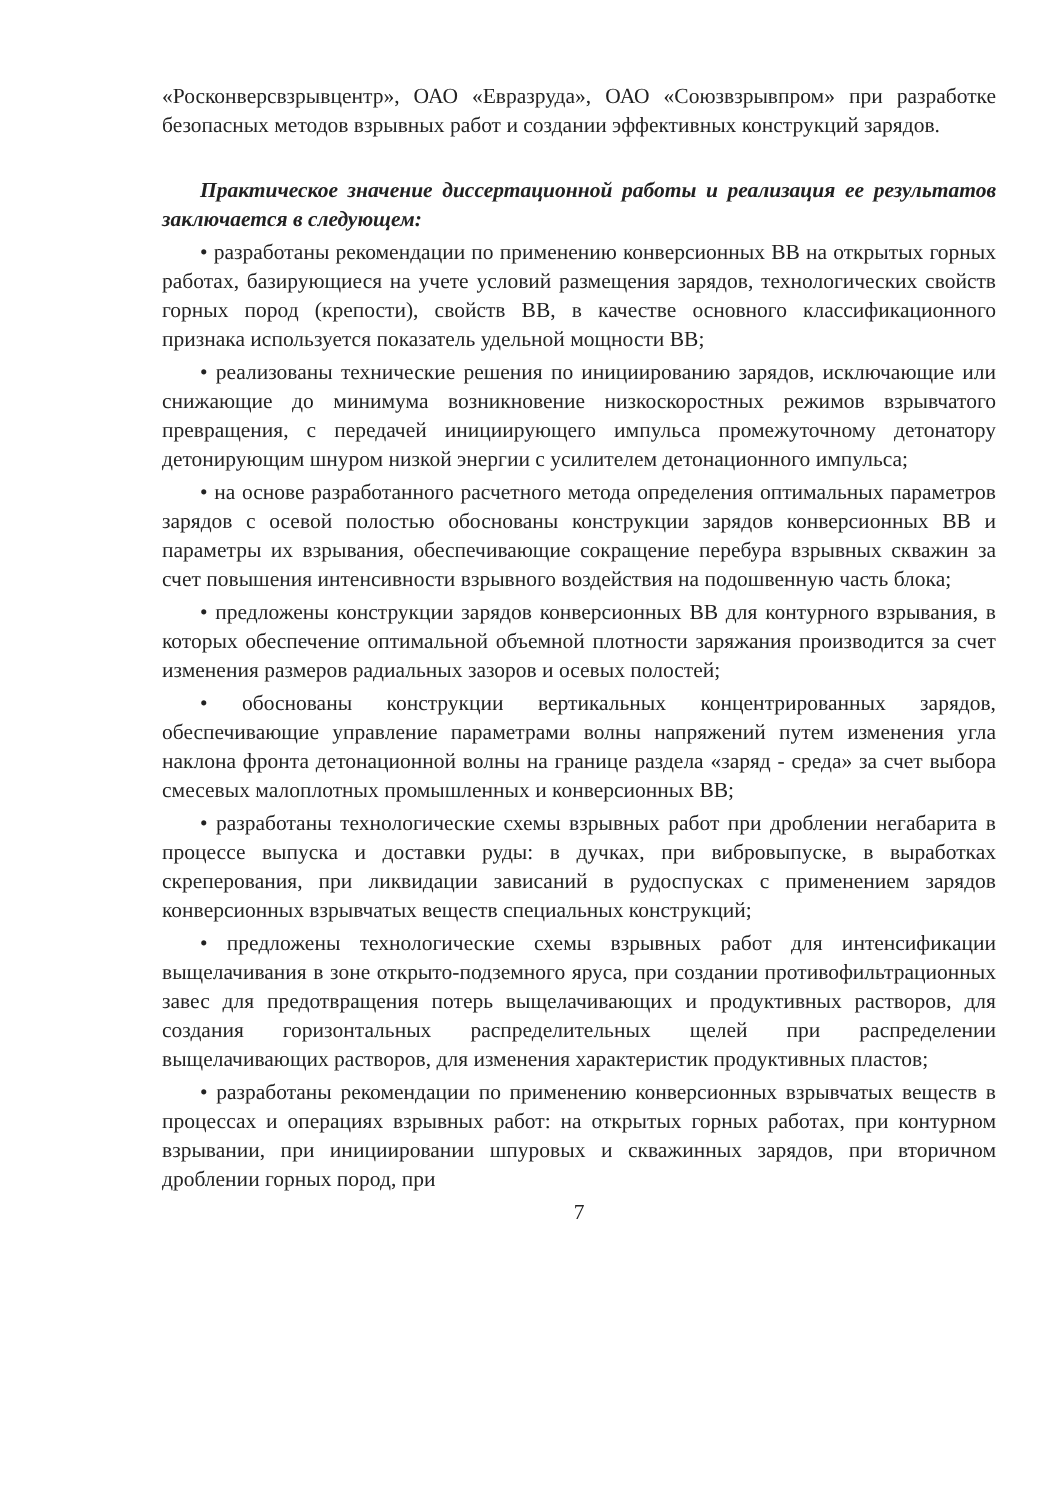«Росконверсвзрывцентр», ОАО «Евразруда», ОАО «Союзвзрывпром» при разработке безопасных методов взрывных работ и создании эффективных конструкций зарядов.
Практическое значение диссертационной работы и реализация ее результатов заключается в следующем:
• разработаны рекомендации по применению конверсионных ВВ на открытых горных работах, базирующиеся на учете условий размещения зарядов, технологических свойств горных пород (крепости), свойств ВВ, в качестве основного классификационного признака используется показатель удельной мощности ВВ;
• реализованы технические решения по инициированию зарядов, исключающие или снижающие до минимума возникновение низкоскоростных режимов взрывчатого превращения, с передачей инициирующего импульса промежуточному детонатору детонирующим шнуром низкой энергии с усилителем детонационного импульса;
• на основе разработанного расчетного метода определения оптимальных параметров зарядов с осевой полостью обоснованы конструкции зарядов конверсионных ВВ и параметры их взрывания, обеспечивающие сокращение перебура взрывных скважин за счет повышения интенсивности взрывного воздействия на подошвенную часть блока;
• предложены конструкции зарядов конверсионных ВВ для контурного взрывания, в которых обеспечение оптимальной объемной плотности заряжания производится за счет изменения размеров радиальных зазоров и осевых полостей;
• обоснованы конструкции вертикальных концентрированных зарядов, обеспечивающие управление параметрами волны напряжений путем изменения угла наклона фронта детонационной волны на границе раздела «заряд - среда» за счет выбора смесевых малоплотных промышленных и конверсионных ВВ;
• разработаны технологические схемы взрывных работ при дроблении негабарита в процессе выпуска и доставки руды: в дучках, при вибровыпуске, в выработках скреперования, при ликвидации зависаний в рудоспусках с применением зарядов конверсионных взрывчатых веществ специальных конструкций;
• предложены технологические схемы взрывных работ для интенсификации выщелачивания в зоне открыто-подземного яруса, при создании противофильтрационных завес для предотвращения потерь выщелачивающих и продуктивных растворов, для создания горизонтальных распределительных щелей при распределении выщелачивающих растворов, для изменения характеристик продуктивных пластов;
• разработаны рекомендации по применению конверсионных взрывчатых веществ в процессах и операциях взрывных работ: на открытых горных работах, при контурном взрывании, при инициировании шпуровых и скважинных зарядов, при вторичном дроблении горных пород, при
7